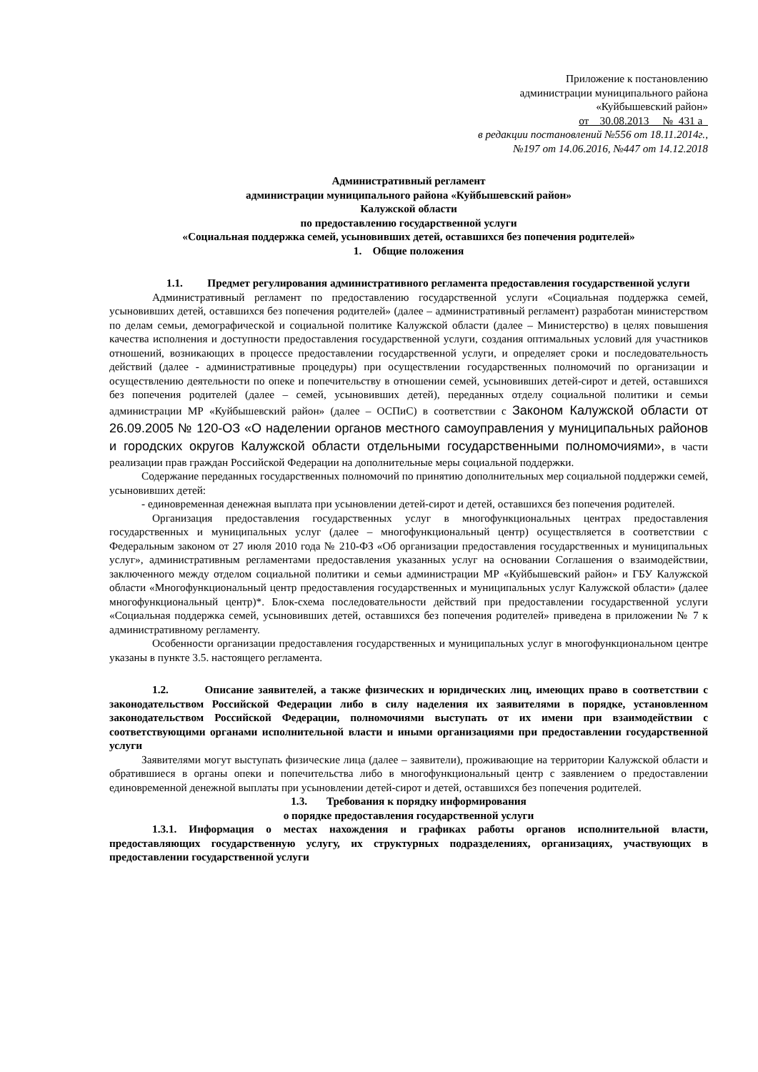Приложение к постановлению
администрации муниципального района
«Куйбышевский район»
от 30.08.2013 №_431 а_
в редакции постановлений №556 от 18.11.2014г.,
№197 от 14.06.2016, №447 от 14.12.2018
Административный регламент
администрации муниципального района «Куйбышевский район»
Калужской области
по предоставлению государственной услуги
«Социальная поддержка семей, усыновивших детей, оставшихся без попечения родителей»
1. Общие положения
1.1. Предмет регулирования административного регламента предоставления государственной услуги
Административный регламент по предоставлению государственной услуги «Социальная поддержка семей, усыновивших детей, оставшихся без попечения родителей» (далее – административный регламент) разработан министерством по делам семьи, демографической и социальной политике Калужской области (далее – Министерство) в целях повышения качества исполнения и доступности предоставления государственной услуги, создания оптимальных условий для участников отношений, возникающих в процессе предоставлении государственной услуги, и определяет сроки и последовательность действий (далее - административные процедуры) при осуществлении государственных полномочий по организации и осуществлению деятельности по опеке и попечительству в отношении семей, усыновивших детей-сирот и детей, оставшихся без попечения родителей (далее – семей, усыновивших детей), переданных отделу социальной политики и семьи администрации МР «Куйбышевский район» (далее – ОСПиС) в соответствии с Законом Калужской области от 26.09.2005 № 120-ОЗ «О наделении органов местного самоуправления у муниципальных районов и городских округов Калужской области отдельными государственными полномочиями», в части реализации прав граждан Российской Федерации на дополнительные меры социальной поддержки.
Содержание переданных государственных полномочий по принятию дополнительных мер социальной поддержки семей, усыновивших детей:
- единовременная денежная выплата при усыновлении детей-сирот и детей, оставшихся без попечения родителей.
Организация предоставления государственных услуг в многофункциональных центрах предоставления государственных и муниципальных услуг (далее – многофункциональный центр) осуществляется в соответствии с Федеральным законом от 27 июля 2010 года № 210-ФЗ «Об организации предоставления государственных и муниципальных услуг», административным регламентами предоставления указанных услуг на основании Соглашения о взаимодействии, заключенного между отделом социальной политики и семьи администрации МР «Куйбышевский район» и ГБУ Калужской области «Многофункциональный центр предоставления государственных и муниципальных услуг Калужской области» (далее многофункциональный центр)*. Блок-схема последовательности действий при предоставлении государственной услуги «Социальная поддержка семей, усыновивших детей, оставшихся без попечения родителей» приведена в приложении № 7 к административному регламенту.
Особенности организации предоставления государственных и муниципальных услуг в многофункциональном центре указаны в пункте 3.5. настоящего регламента.
1.2. Описание заявителей, а также физических и юридических лиц, имеющих право в соответствии с законодательством Российской Федерации либо в силу наделения их заявителями в порядке, установленном законодательством Российской Федерации, полномочиями выступать от их имени при взаимодействии с соответствующими органами исполнительной власти и иными организациями при предоставлении государственной услуги
Заявителями могут выступать физические лица (далее – заявители), проживающие на территории Калужской области и обратившиеся в органы опеки и попечительства либо в многофункциональный центр с заявлением о предоставлении единовременной денежной выплаты при усыновлении детей-сирот и детей, оставшихся без попечения родителей.
1.3. Требования к порядку информирования
о порядке предоставления государственной услуги
1.3.1. Информация о местах нахождения и графиках работы органов исполнительной власти, предоставляющих государственную услугу, их структурных подразделениях, организациях, участвующих в предоставлении государственной услуги